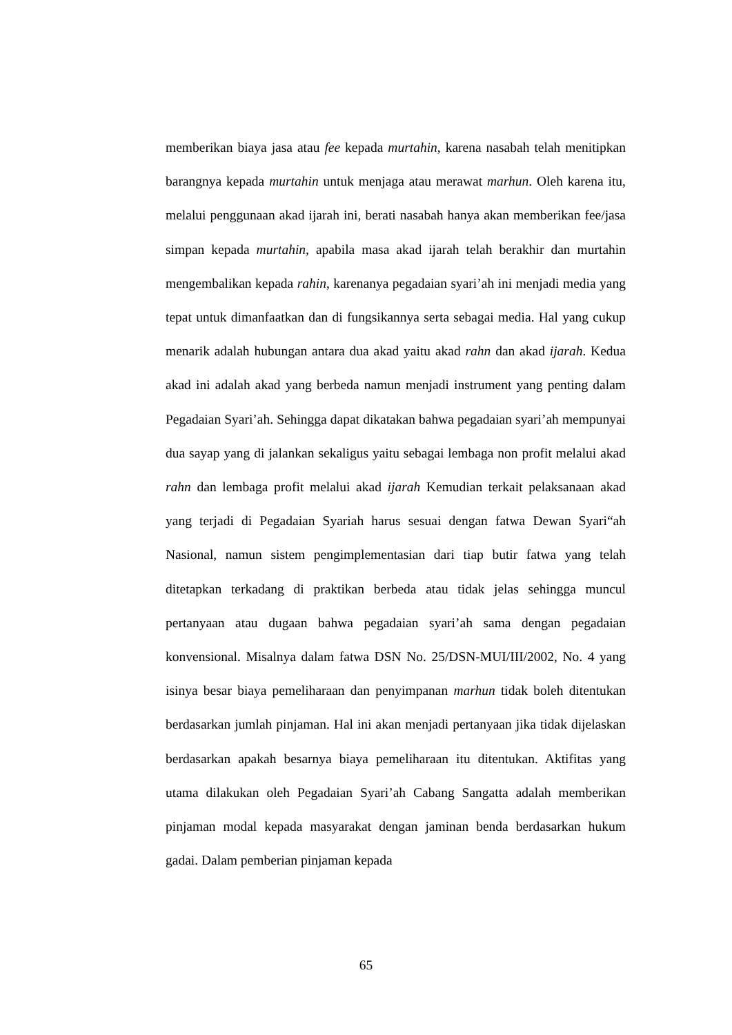memberikan biaya jasa atau fee kepada murtahin, karena nasabah telah menitipkan barangnya kepada murtahin untuk menjaga atau merawat marhun. Oleh karena itu, melalui penggunaan akad ijarah ini, berati nasabah hanya akan memberikan fee/jasa simpan kepada murtahin, apabila masa akad ijarah telah berakhir dan murtahin mengembalikan kepada rahin, karenanya pegadaian syari’ah ini menjadi media yang tepat untuk dimanfaatkan dan di fungsikannya serta sebagai media. Hal yang cukup menarik adalah hubungan antara dua akad yaitu akad rahn dan akad ijarah. Kedua akad ini adalah akad yang berbeda namun menjadi instrument yang penting dalam Pegadaian Syari’ah. Sehingga dapat dikatakan bahwa pegadaian syari’ah mempunyai dua sayap yang di jalankan sekaligus yaitu sebagai lembaga non profit melalui akad rahn dan lembaga profit melalui akad ijarah Kemudian terkait pelaksanaan akad yang terjadi di Pegadaian Syariah harus sesuai dengan fatwa Dewan Syari“ah Nasional, namun sistem pengimplementasian dari tiap butir fatwa yang telah ditetapkan terkadang di praktikan berbeda atau tidak jelas sehingga muncul pertanyaan atau dugaan bahwa pegadaian syari’ah sama dengan pegadaian konvensional. Misalnya dalam fatwa DSN No. 25/DSN-MUI/III/2002, No. 4 yang isinya besar biaya pemeliharaan dan penyimpanan marhun tidak boleh ditentukan berdasarkan jumlah pinjaman. Hal ini akan menjadi pertanyaan jika tidak dijelaskan berdasarkan apakah besarnya biaya pemeliharaan itu ditentukan. Aktifitas yang utama dilakukan oleh Pegadaian Syari’ah Cabang Sangatta adalah memberikan pinjaman modal kepada masyarakat dengan jaminan benda berdasarkan hukum gadai. Dalam pemberian pinjaman kepada
65